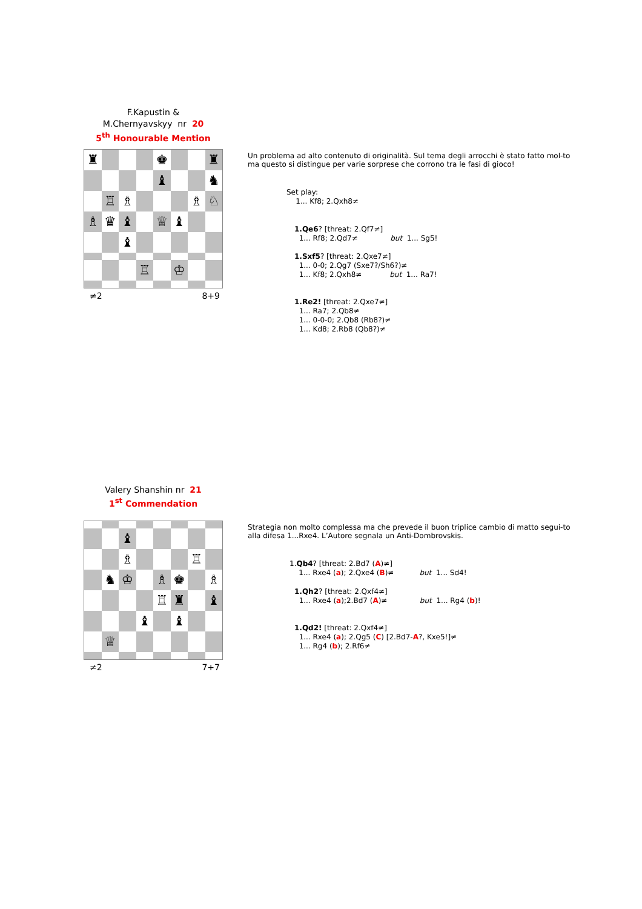F.Kapustin &
M.Chernyavskyy nr 20
5<sup>th</sup> Honourable Mention
♜
♚
♜
♝
♞
♖
♗
♗
♘
♗
♛
♝
♕
♝
♝
♖
♔
≠2 8+9
Un problema ad alto contenuto di originalità. Sul tema degli arrocchi è stato fatto mol-to ma questo si distingue per varie sorprese che corrono tra le fasi di gioco!
Set play:
1... Kf8; 2.Qxh8≠
1.Qe6? [threat: 2.Qf7≠]
1... Rf8; 2.Qd7≠ but 1... Sg5!
1.Sxf5? [threat: 2.Qxe7≠]
1... 0-0; 2.Qg7 (Sxe7?/Sh6?)≠
1... Kf8; 2.Qxh8≠ but 1... Ra7!
1.Re2! [threat: 2.Qxe7≠]
1... Ra7; 2.Qb8≠
1... 0-0-0; 2.Qb8 (Rb8?)≠
1... Kd8; 2.Rb8 (Qb8?)≠
Valery Shanshin nr 21
1<sup>st</sup> Commendation
♝
♗
♖
♞
♔
♗
♚
♗
♖
♜
♝
♝
♝
♕
≠2 7+7
Strategia non molto complessa ma che prevede il buon triplice cambio di matto segui-to alla difesa 1...Rxe4. L’Autore segnala un Anti-Dombrovskis.
1.Qb4? [threat: 2.Bd7 (A)≠]
1... Rxe4 (a); 2.Qxe4 (B)≠ but 1... Sd4!
1.Qh2? [threat: 2.Qxf4≠]
1... Rxe4 (a);2.Bd7 (A)≠ but 1... Rg4 (b)!
1.Qd2! [threat: 2.Qxf4≠]
1... Rxe4 (a); 2.Qg5 (C) [2.Bd7-A?, Kxe5!]≠
1... Rg4 (b); 2.Rf6≠